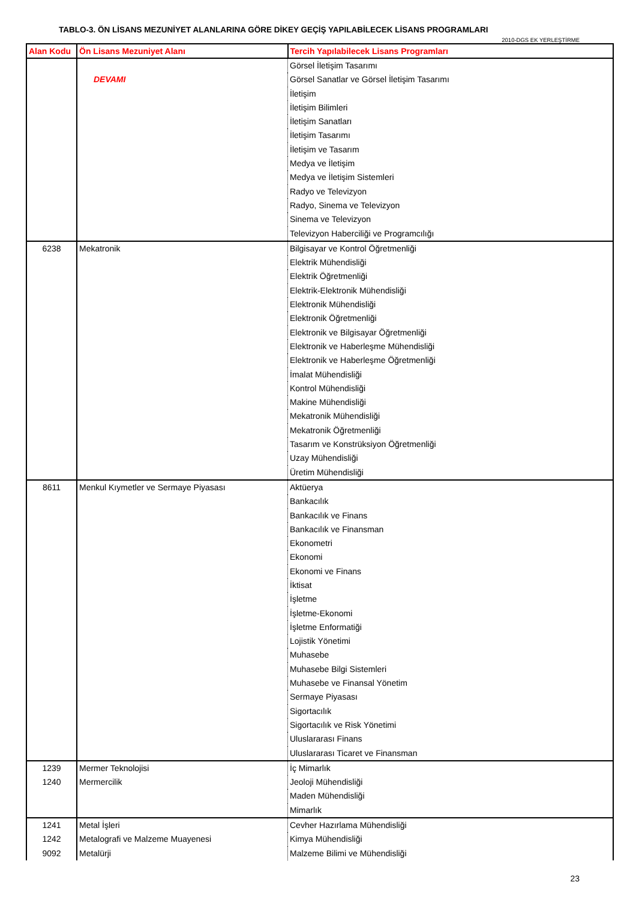TABLO-3. ÖN LİSANS MEZUNİYET ALANLARINA GÖRE DİKEY GEÇİŞ YAPILABİLECEK LİSANS PROGRAMLARI
2010-DGS EK YERLEŞTİRME
| Alan Kodu | Ön Lisans Mezuniyet Alanı | Tercih Yapılabilecek Lisans Programları |
| --- | --- | --- |
| | | Görsel İletişim Tasarımı |
| | DEVAMI | Görsel Sanatlar ve Görsel İletişim Tasarımı |
| | | İletişim |
| | | İletişim Bilimleri |
| | | İletişim Sanatları |
| | | İletişim Tasarımı |
| | | İletişim ve Tasarım |
| | | Medya ve İletişim |
| | | Medya ve İletişim Sistemleri |
| | | Radyo ve Televizyon |
| | | Radyo, Sinema ve Televizyon |
| | | Sinema ve Televizyon |
| | | Televizyon Haberciliği ve Programcılığı |
| 6238 | Mekatronik | Bilgisayar ve Kontrol Öğretmenliği |
| | | Elektrik Mühendisliği |
| | | Elektrik Öğretmenliği |
| | | Elektrik-Elektronik Mühendisliği |
| | | Elektronik Mühendisliği |
| | | Elektronik Öğretmenliği |
| | | Elektronik ve Bilgisayar Öğretmenliği |
| | | Elektronik ve Haberleşme Mühendisliği |
| | | Elektronik ve Haberleşme Öğretmenliği |
| | | İmalat Mühendisliği |
| | | Kontrol Mühendisliği |
| | | Makine Mühendisliği |
| | | Mekatronik Mühendisliği |
| | | Mekatronik Öğretmenliği |
| | | Tasarım ve Konstrüksiyon Öğretmenliği |
| | | Uzay Mühendisliği |
| | | Üretim Mühendisliği |
| 8611 | Menkul Kıymetler ve Sermaye Piyasası | Aktüerya |
| | | Bankacılık |
| | | Bankacılık ve Finans |
| | | Bankacılık ve Finansman |
| | | Ekonometri |
| | | Ekonomi |
| | | Ekonomi ve Finans |
| | | İktisat |
| | | İşletme |
| | | İşletme-Ekonomi |
| | | İşletme Enformatiği |
| | | Lojistik Yönetimi |
| | | Muhasebe |
| | | Muhasebe Bilgi Sistemleri |
| | | Muhasebe ve Finansal Yönetim |
| | | Sermaye Piyasası |
| | | Sigortacılık |
| | | Sigortacılık ve Risk Yönetimi |
| | | Uluslararası Finans |
| | | Uluslararası Ticaret ve Finansman |
| 1239 | Mermer Teknolojisi | İç Mimarlık |
| 1240 | Mermercilik | Jeoloji Mühendisliği |
| | | Maden Mühendisliği |
| | | Mimarlık |
| 1241 | Metal İşleri | Cevher Hazırlama Mühendisliği |
| 1242 | Metalografi ve Malzeme Muayenesi | Kimya Mühendisliği |
| 9092 | Metalürji | Malzeme Bilimi ve Mühendisliği |
23